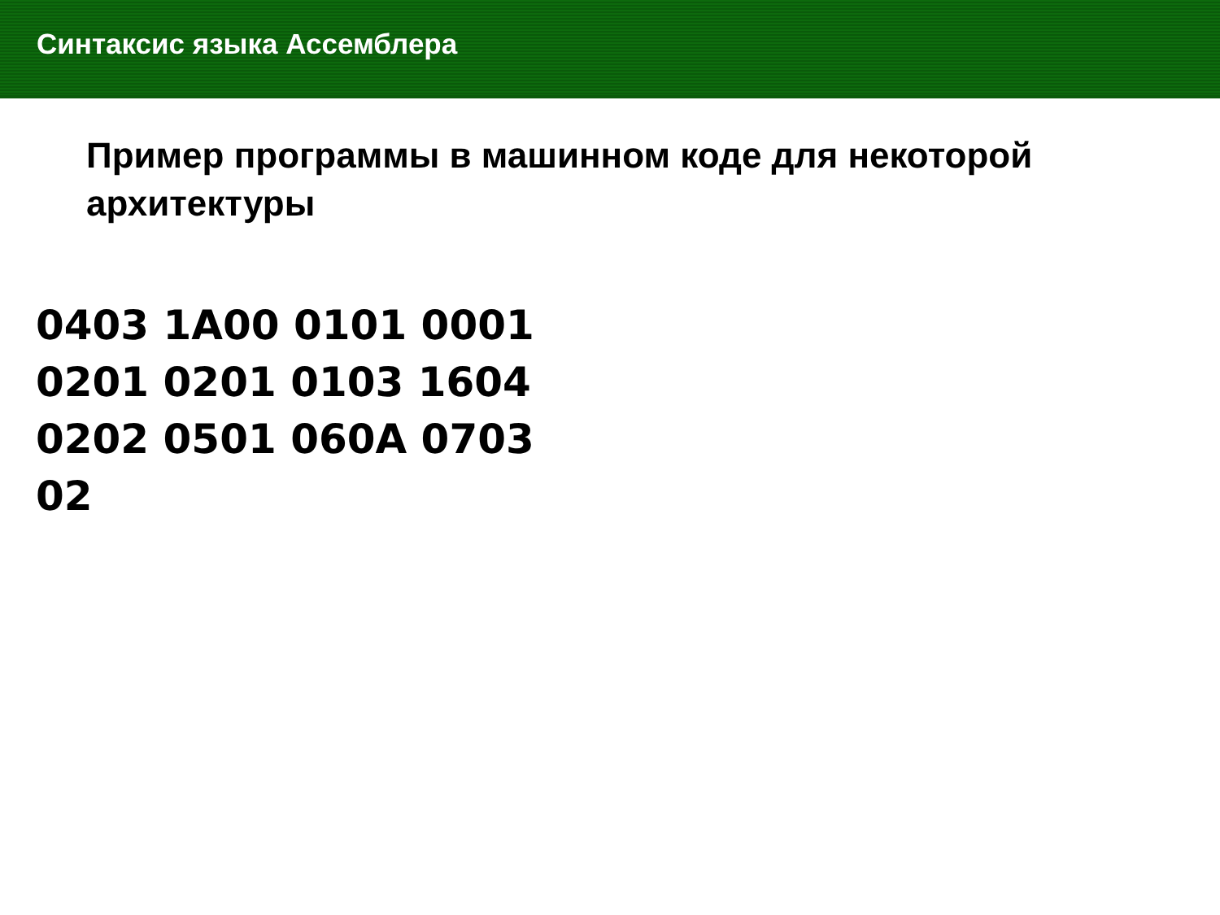Синтаксис языка Ассемблера
Пример программы в машинном коде для некоторой архитектуры
0403 1A00 0101 0001
0201 0201 0103 1604
0202 0501 060A 0703
02